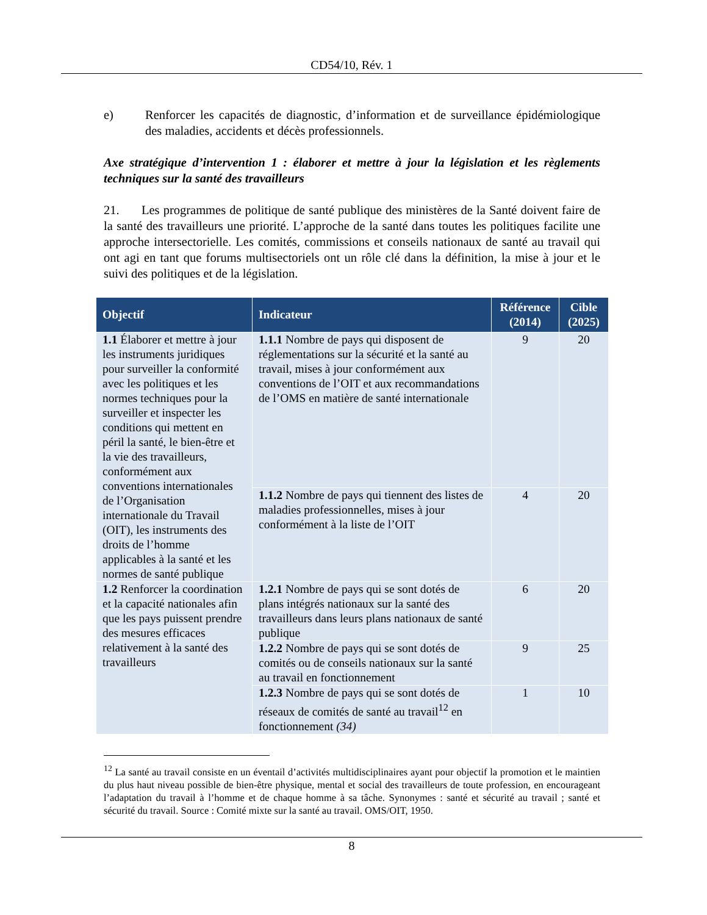CD54/10, Rév. 1
e) Renforcer les capacités de diagnostic, d’information et de surveillance épidémiologique des maladies, accidents et décès professionnels.
Axe stratégique d’intervention 1 : élaborer et mettre à jour la législation et les règlements techniques sur la santé des travailleurs
21. Les programmes de politique de santé publique des ministères de la Santé doivent faire de la santé des travailleurs une priorité. L’approche de la santé dans toutes les politiques facilite une approche intersectorielle. Les comités, commissions et conseils nationaux de santé au travail qui ont agi en tant que forums multisectoriels ont un rôle clé dans la définition, la mise à jour et le suivi des politiques et de la législation.
| Objectif | Indicateur | Référence (2014) | Cible (2025) |
| --- | --- | --- | --- |
| 1.1 Élaborer et mettre à jour les instruments juridiques pour surveiller la conformité avec les politiques et les normes techniques pour la surveiller et inspecter les conditions qui mettent en péril la santé, le bien-être et la vie des travailleurs, conformément aux conventions internationales de l’Organisation internationale du Travail (OIT), les instruments des droits de l’homme applicables à la santé et les normes de santé publique | 1.1.1 Nombre de pays qui disposent de réglementations sur la sécurité et la santé au travail, mises à jour conformément aux conventions de l’OIT et aux recommandations de l’OMS en matière de santé internationale | 9 | 20 |
| | 1.1.2 Nombre de pays qui tiennent des listes de maladies professionnelles, mises à jour conformément à la liste de l’OIT | 4 | 20 |
| 1.2 Renforcer la coordination et la capacité nationales afin que les pays puissent prendre des mesures efficaces relativement à la santé des travailleurs | 1.2.1 Nombre de pays qui se sont dotés de plans intégrés nationaux sur la santé des travailleurs dans leurs plans nationaux de santé publique | 6 | 20 |
| | 1.2.2 Nombre de pays qui se sont dotés de comités ou de conseils nationaux sur la santé au travail en fonctionnement | 9 | 25 |
| | 1.2.3 Nombre de pays qui se sont dotés de réseaux de comités de santé au travail<sup>12</sup> en fonctionnement (34) | 1 | 10 |
<sup>12</sup> La santé au travail consiste en un éventail d’activités multidisciplinaires ayant pour objectif la promotion et le maintien du plus haut niveau possible de bien-être physique, mental et social des travailleurs de toute profession, en encourageant l’adaptation du travail à l’homme et de chaque homme à sa tâche. Synonymes : santé et sécurité au travail ; santé et sécurité du travail. Source : Comité mixte sur la santé au travail. OMS/OIT, 1950.
8